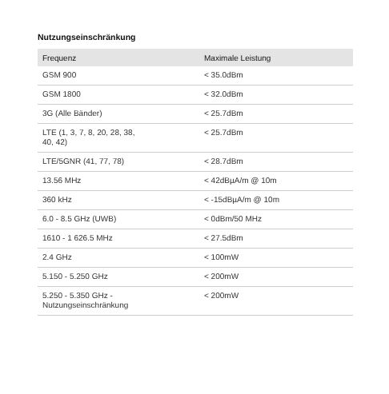Nutzungseinschränkung
| Frequenz | Maximale Leistung |
| --- | --- |
| GSM 900 | < 35.0dBm |
| GSM 1800 | < 32.0dBm |
| 3G (Alle Bänder) | < 25.7dBm |
| LTE (1, 3, 7, 8, 20, 28, 38, 40, 42) | < 25.7dBm |
| LTE/5GNR (41, 77, 78) | < 28.7dBm |
| 13.56 MHz | < 42dBµA/m @ 10m |
| 360 kHz | < -15dBµA/m @ 10m |
| 6.0 - 8.5 GHz (UWB) | < 0dBm/50 MHz |
| 1610 - 1 626.5 MHz | < 27.5dBm |
| 2.4 GHz | < 100mW |
| 5.150 - 5.250 GHz | < 200mW |
| 5.250 - 5.350 GHz - Nutzungseinschränkung | < 200mW |